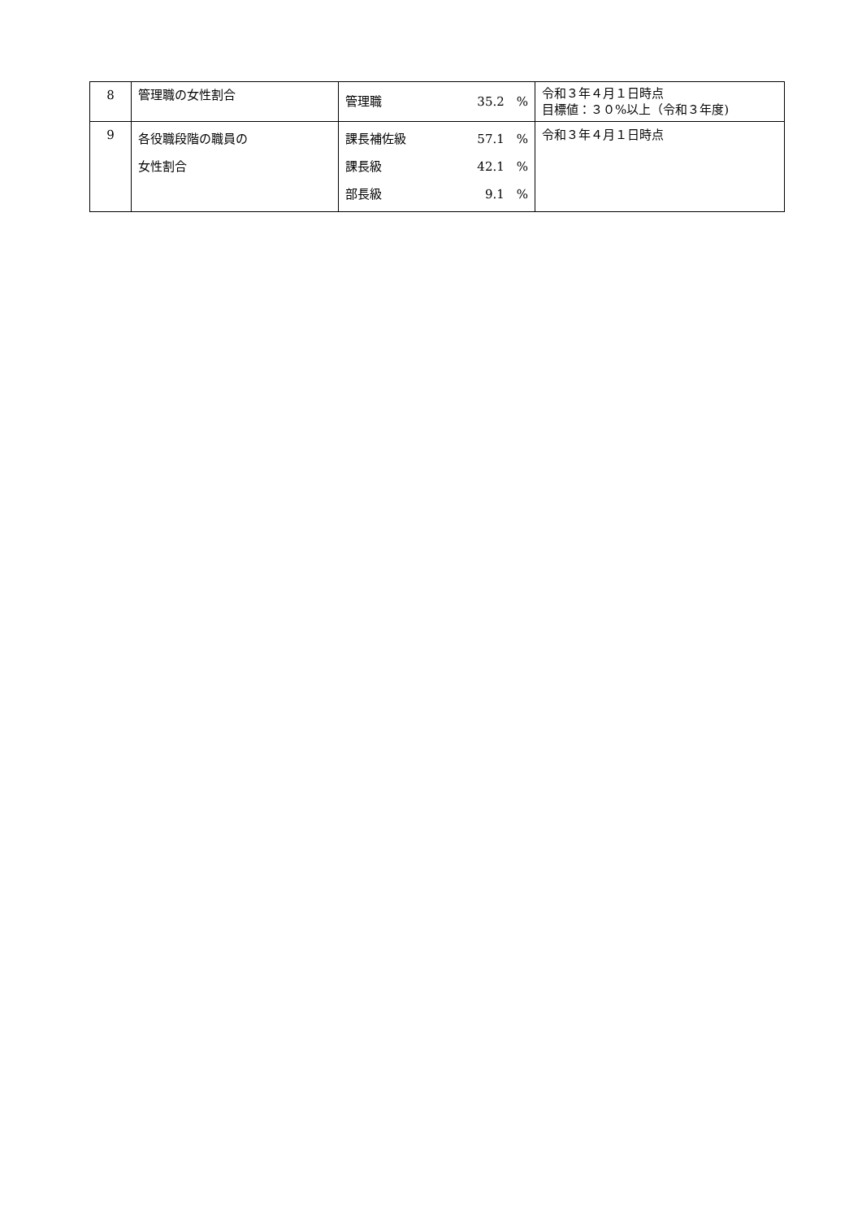| 8 | 管理職の女性割合 | 管理職 35.2 % | 令和３年４月１日時点 目標値：３０%以上（令和３年度) |
| 9 | 各役職段階の職員の 女性割合 | 課長補佐級 57.1 % 課長級 42.1 % 部長級 9.1 % | 令和３年４月１日時点 |